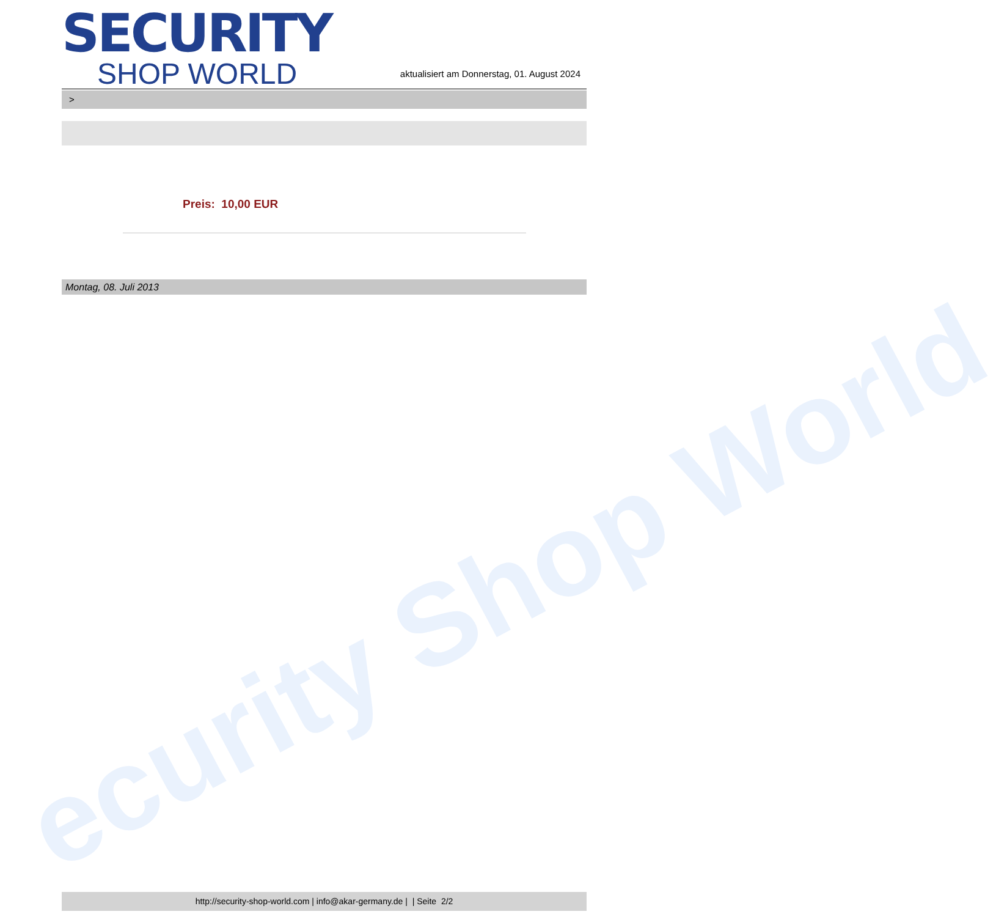ecurity Shop World
SECURITY
SHOP WORLD
aktualisiert am Donnerstag, 01. August 2024
>
Preis: 10,00 EUR
Montag, 08. Juli 2013
http://security-shop-world.com | info@akar-germany.de | | Seite 2/2